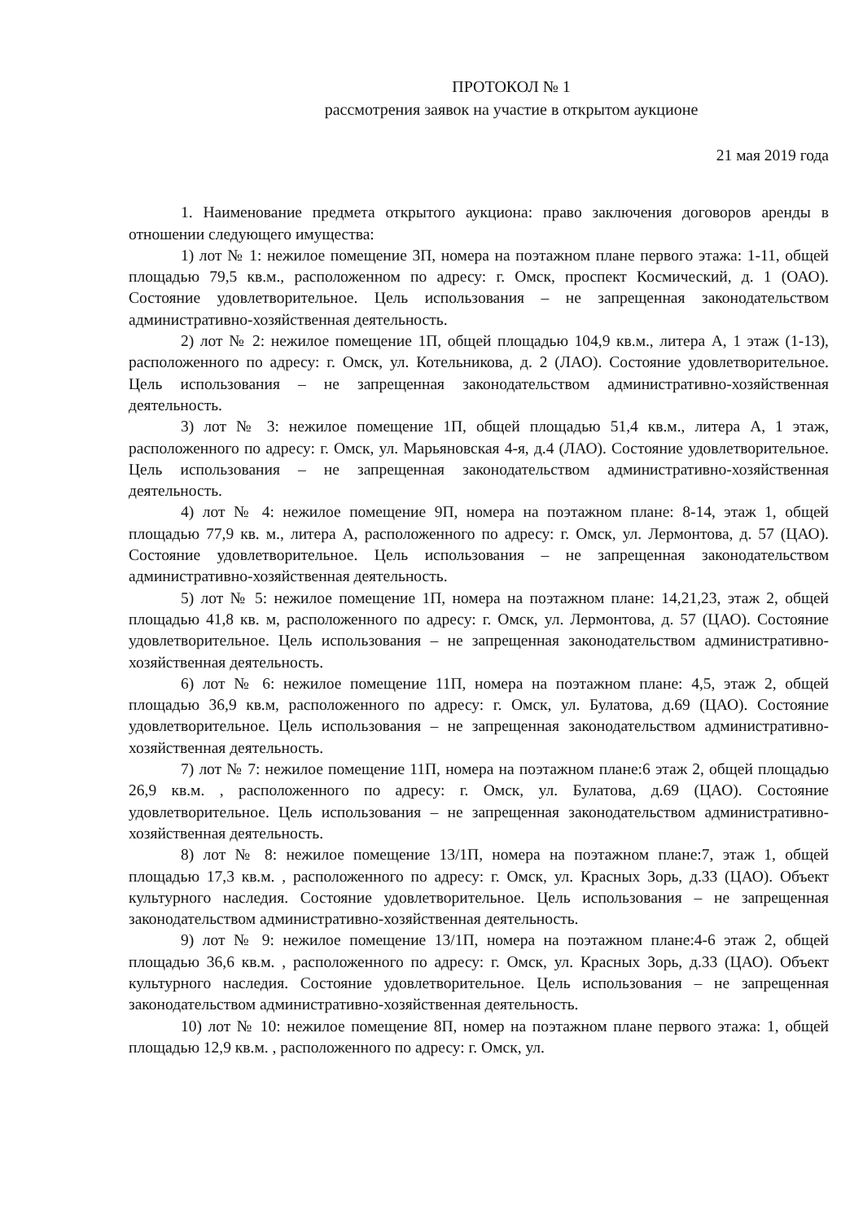ПРОТОКОЛ № 1
рассмотрения заявок на участие в открытом аукционе
21 мая 2019 года
1. Наименование предмета открытого аукциона: право заключения договоров аренды в отношении следующего имущества:
1) лот № 1: нежилое помещение 3П, номера на поэтажном плане первого этажа: 1-11, общей площадью 79,5 кв.м., расположенном по адресу: г. Омск, проспект Космический, д. 1 (ОАО). Состояние удовлетворительное. Цель использования – не запрещенная законодательством административно-хозяйственная деятельность.
2) лот № 2: нежилое помещение 1П, общей площадью 104,9 кв.м., литера А, 1 этаж (1-13), расположенного по адресу: г. Омск, ул. Котельникова, д. 2 (ЛАО). Состояние удовлетворительное. Цель использования – не запрещенная законодательством административно-хозяйственная деятельность.
3) лот № 3: нежилое помещение 1П, общей площадью 51,4 кв.м., литера А, 1 этаж, расположенного по адресу: г. Омск, ул. Марьяновская 4-я, д.4 (ЛАО). Состояние удовлетворительное. Цель использования – не запрещенная законодательством административно-хозяйственная деятельность.
4) лот № 4: нежилое помещение 9П, номера на поэтажном плане: 8-14, этаж 1, общей площадью 77,9 кв. м., литера А, расположенного по адресу: г. Омск, ул. Лермонтова, д. 57 (ЦАО). Состояние удовлетворительное. Цель использования – не запрещенная законодательством административно-хозяйственная деятельность.
5) лот № 5: нежилое помещение 1П, номера на поэтажном плане: 14,21,23, этаж 2, общей площадью 41,8 кв. м, расположенного по адресу: г. Омск, ул. Лермонтова, д. 57 (ЦАО). Состояние удовлетворительное. Цель использования – не запрещенная законодательством административно-хозяйственная деятельность.
6) лот № 6: нежилое помещение 11П, номера на поэтажном плане: 4,5, этаж 2, общей площадью 36,9 кв.м, расположенного по адресу: г. Омск, ул. Булатова, д.69 (ЦАО). Состояние удовлетворительное. Цель использования – не запрещенная законодательством административно-хозяйственная деятельность.
7) лот № 7: нежилое помещение 11П, номера на поэтажном плане:6 этаж 2, общей площадью 26,9 кв.м. , расположенного по адресу: г. Омск, ул. Булатова, д.69 (ЦАО). Состояние удовлетворительное. Цель использования – не запрещенная законодательством административно-хозяйственная деятельность.
8) лот № 8: нежилое помещение 13/1П, номера на поэтажном плане:7, этаж 1, общей площадью 17,3 кв.м. , расположенного по адресу: г. Омск, ул. Красных Зорь, д.33 (ЦАО). Объект культурного наследия. Состояние удовлетворительное. Цель использования – не запрещенная законодательством административно-хозяйственная деятельность.
9) лот № 9: нежилое помещение 13/1П, номера на поэтажном плане:4-6 этаж 2, общей площадью 36,6 кв.м. , расположенного по адресу: г. Омск, ул. Красных Зорь, д.33 (ЦАО). Объект культурного наследия. Состояние удовлетворительное. Цель использования – не запрещенная законодательством административно-хозяйственная деятельность.
10) лот № 10: нежилое помещение 8П, номер на поэтажном плане первого этажа: 1, общей площадью 12,9 кв.м. , расположенного по адресу: г. Омск, ул.